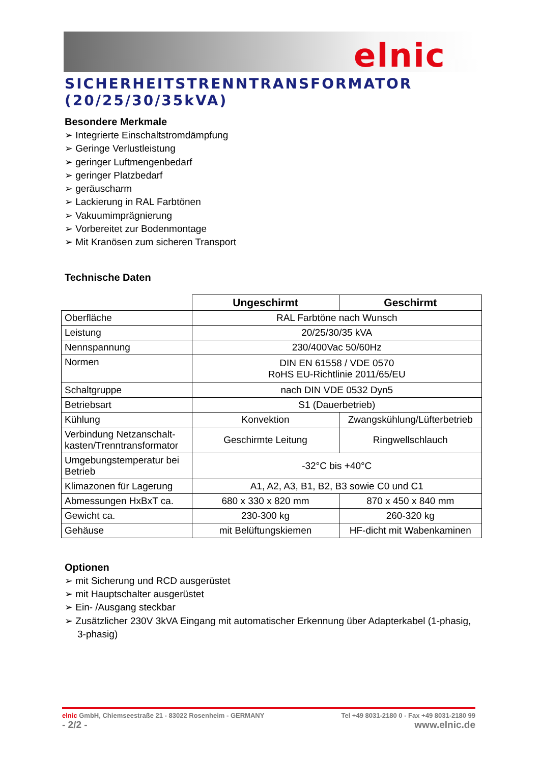elnic
SICHERHEITSTRENNTRANSFORMATOR (20/25/30/35kVA)
Besondere Merkmale
➢ Integrierte Einschaltstromdämpfung
➢ Geringe Verlustleistung
➢ geringer Luftmengenbedarf
➢ geringer Platzbedarf
➢ geräuscharm
➢ Lackierung in RAL Farbtönen
➢ Vakuumimprägnierung
➢ Vorbereitet zur Bodenmontage
➢ Mit Kranösen zum sicheren Transport
Technische Daten
| | Ungeschirmt | Geschirmt |
| --- | --- | --- |
| Oberfläche | RAL Farbtöne nach Wunsch | |
| Leistung | 20/25/30/35 kVA | |
| Nennspannung | 230/400Vac 50/60Hz | |
| Normen | DIN EN 61558 / VDE 0570 RoHS EU-Richtlinie 2011/65/EU | |
| Schaltgruppe | nach DIN VDE 0532 Dyn5 | |
| Betriebsart | S1 (Dauerbetrieb) | |
| Kühlung | Konvektion | Zwangskühlung/Lüfterbetrieb |
| Verbindung Netzanschalt- kasten/Trenntransformator | Geschirmte Leitung | Ringwellschlauch |
| Umgebungstemperatur bei Betrieb | -32°C bis +40°C | |
| Klimazonen für Lagerung | A1, A2, A3, B1, B2, B3 sowie C0 und C1 | |
| Abmessungen HxBxT ca. | 680 x 330 x 820 mm | 870 x 450 x 840 mm |
| Gewicht ca. | 230-300 kg | 260-320 kg |
| Gehäuse | mit Belüftungskiemen | HF-dicht mit Wabenkaminen |
Optionen
➢ mit Sicherung und RCD ausgerüstet
➢ mit Hauptschalter ausgerüstet
➢ Ein- /Ausgang steckbar
➢ Zusätzlicher 230V 3kVA Eingang mit automatischer Erkennung über Adapterkabel (1-phasig, 3-phasig)
elnic GmbH, Chiemseestraße 21 - 83022 Rosenheim - GERMANY Tel +49 8031-2180 0 - Fax +49 8031-2180 99
- 2/2 - www.elnic.de